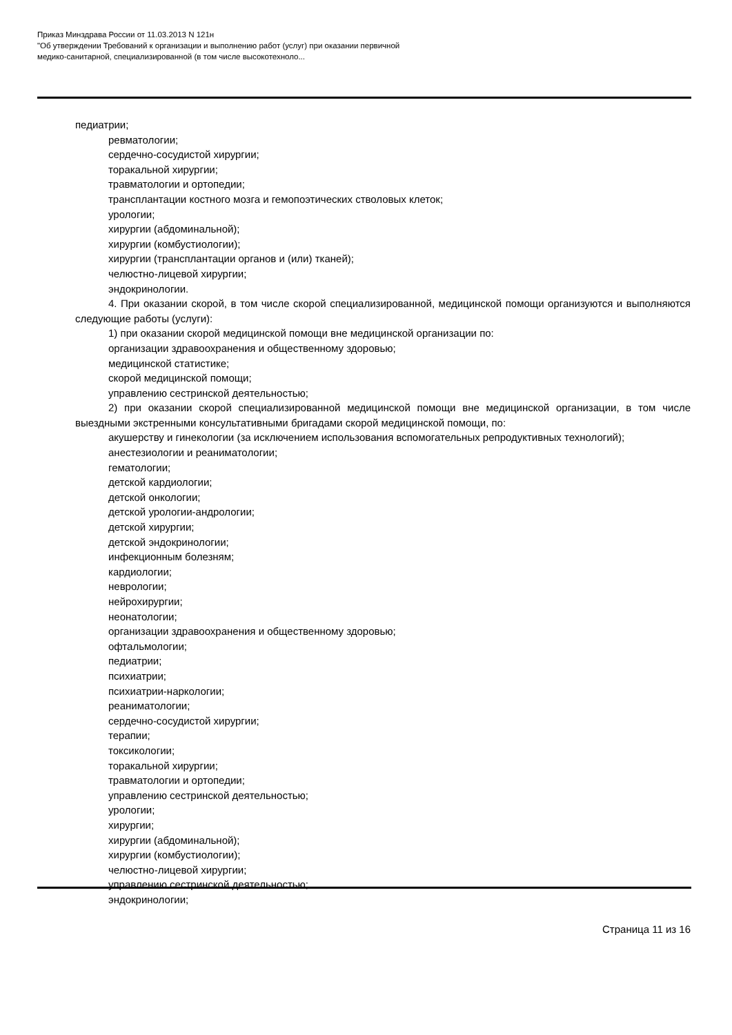Приказ Минздрава России от 11.03.2013 N 121н
"Об утверждении Требований к организации и выполнению работ (услуг) при оказании первичной медико-санитарной, специализированной (в том числе высокотехноло...
педиатрии;
ревматологии;
сердечно-сосудистой хирургии;
торакальной хирургии;
травматологии и ортопедии;
трансплантации костного мозга и гемопоэтических стволовых клеток;
урологии;
хирургии (абдоминальной);
хирургии (комбустиологии);
хирургии (трансплантации органов и (или) тканей);
челюстно-лицевой хирургии;
эндокринологии.
4. При оказании скорой, в том числе скорой специализированной, медицинской помощи организуются и выполняются следующие работы (услуги):
1) при оказании скорой медицинской помощи вне медицинской организации по:
организации здравоохранения и общественному здоровью;
медицинской статистике;
скорой медицинской помощи;
управлению сестринской деятельностью;
2) при оказании скорой специализированной медицинской помощи вне медицинской организации, в том числе выездными экстренными консультативными бригадами скорой медицинской помощи, по:
акушерству и гинекологии (за исключением использования вспомогательных репродуктивных технологий);
анестезиологии и реаниматологии;
гематологии;
детской кардиологии;
детской онкологии;
детской урологии-андрологии;
детской хирургии;
детской эндокринологии;
инфекционным болезням;
кардиологии;
неврологии;
нейрохирургии;
неонатологии;
организации здравоохранения и общественному здоровью;
офтальмологии;
педиатрии;
психиатрии;
психиатрии-наркологии;
реаниматологии;
сердечно-сосудистой хирургии;
терапии;
токсикологии;
торакальной хирургии;
травматологии и ортопедии;
управлению сестринской деятельностью;
урологии;
хирургии;
хирургии (абдоминальной);
хирургии (комбустиологии);
челюстно-лицевой хирургии;
управлению сестринской деятельностью;
эндокринологии;
Страница 11 из 16